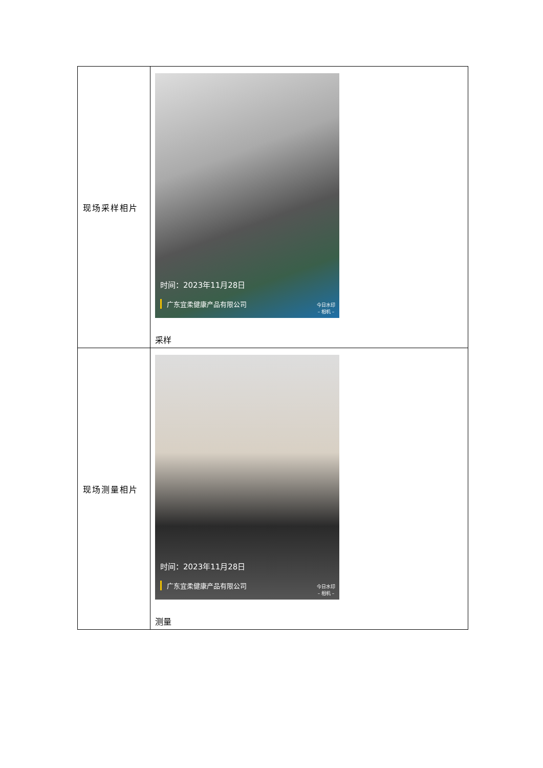| 现场采样相片 | 时间：2023年11月28日 广东宜柔健康产品有限公司 今日水印 – 相机 – 采样 |
| 现场测量相片 | 时间：2023年11月28日 广东宜柔健康产品有限公司 今日水印 – 相机 – 测量 |